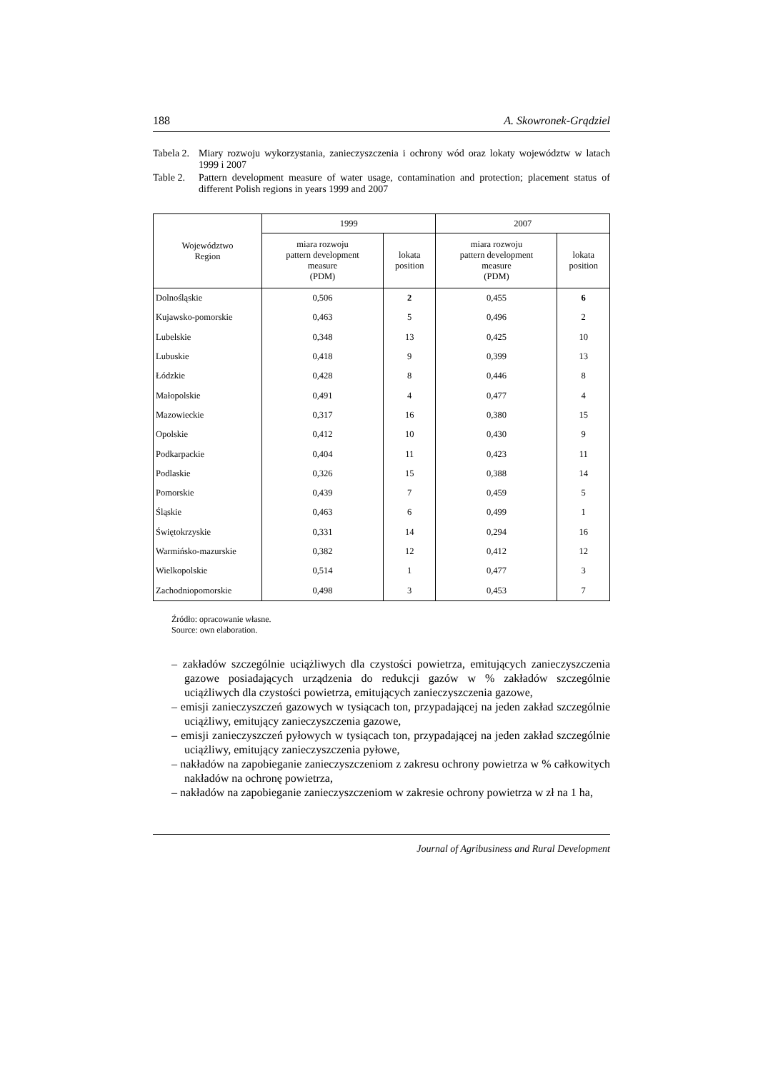188 A. Skowronek-Grądziel
Tabela 2.
Miary rozwoju wykorzystania, zanieczyszczenia i ochrony wód oraz lokaty województw w latach 1999 i 2007
Table 2.
Pattern development measure of water usage, contamination and protection; placement status of different Polish regions in years 1999 and 2007
| Województwo Region | 1999 | | 2007 | |
| --- | --- | --- | --- | --- |
| | miara rozwoju pattern development measure (PDM) | lokata position | miara rozwoju pattern development measure (PDM) | lokata position |
| Dolnośląskie | 0,506 | 2 | 0,455 | 6 |
| Kujawsko-pomorskie | 0,463 | 5 | 0,496 | 2 |
| Lubelskie | 0,348 | 13 | 0,425 | 10 |
| Lubuskie | 0,418 | 9 | 0,399 | 13 |
| Łódzkie | 0,428 | 8 | 0,446 | 8 |
| Małopolskie | 0,491 | 4 | 0,477 | 4 |
| Mazowieckie | 0,317 | 16 | 0,380 | 15 |
| Opolskie | 0,412 | 10 | 0,430 | 9 |
| Podkarpackie | 0,404 | 11 | 0,423 | 11 |
| Podlaskie | 0,326 | 15 | 0,388 | 14 |
| Pomorskie | 0,439 | 7 | 0,459 | 5 |
| Śląskie | 0,463 | 6 | 0,499 | 1 |
| Świętokrzyskie | 0,331 | 14 | 0,294 | 16 |
| Warmińsko-mazurskie | 0,382 | 12 | 0,412 | 12 |
| Wielkopolskie | 0,514 | 1 | 0,477 | 3 |
| Zachodniopomorskie | 0,498 | 3 | 0,453 | 7 |
Źródło: opracowanie własne.
Source: own elaboration.
– zakładów szczególnie uciążliwych dla czystości powietrza, emitujących zanieczyszczenia gazowe posiadających urządzenia do redukcji gazów w % zakładów szczególnie uciążliwych dla czystości powietrza, emitujących zanieczyszczenia gazowe,
– emisji zanieczyszczeń gazowych w tysiącach ton, przypadającej na jeden zakład szczególnie uciążliwy, emitujący zanieczyszczenia gazowe,
– emisji zanieczyszczeń pyłowych w tysiącach ton, przypadającej na jeden zakład szczególnie uciążliwy, emitujący zanieczyszczenia pyłowe,
– nakładów na zapobieganie zanieczyszczeniom z zakresu ochrony powietrza w % całkowitych nakładów na ochronę powietrza,
– nakładów na zapobieganie zanieczyszczeniom w zakresie ochrony powietrza w zł na 1 ha,
Journal of Agribusiness and Rural Development